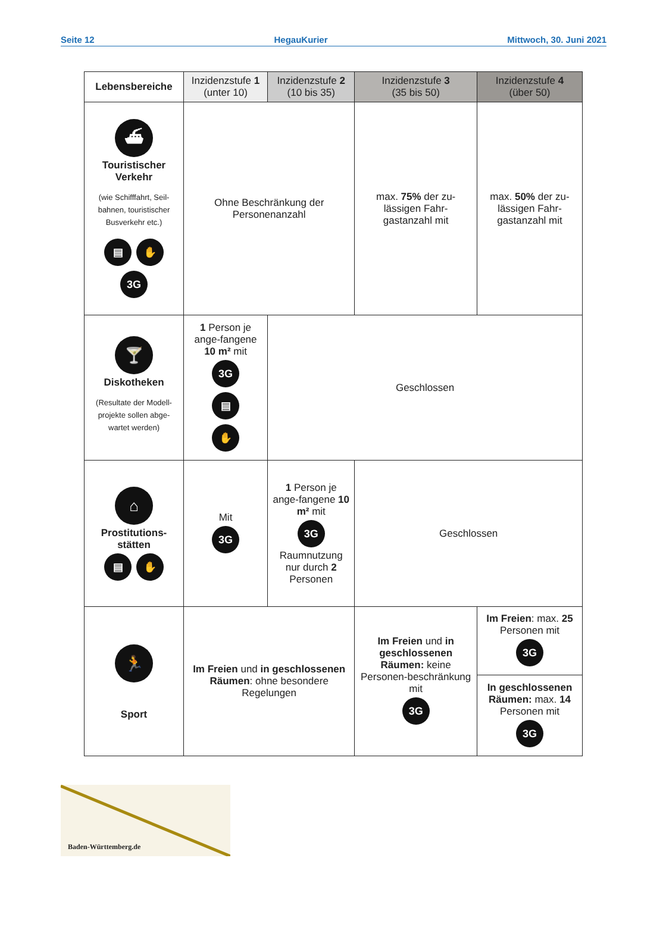Seite 12 HegauKurier Mittwoch, 30. Juni 2021
| Lebensbereiche | Inzidenzstufe 1 (unter 10) | Inzidenzstufe 2 (10 bis 35) | Inzidenzstufe 3 (35 bis 50) | Inzidenzstufe 4 (über 50) |
| --- | --- | --- | --- | --- |
| ⛴ Touristischer Verkehr (wie Schifffahrt, Seil-bahnen, touristischer Busverkehr etc.) ▤ ✋ 3G | Ohne Beschränkung der Personenanzahl | | max. 75% der zu-lässigen Fahr-gastanzahl mit | max. 50% der zu-lässigen Fahr-gastanzahl mit |
| 🍸 Diskotheken (Resultate der Modell-projekte sollen abge-wartet werden) | 1 Person je ange-fangene 10 m² mit 3G ▤ ✋ | Geschlossen | | |
| ⌂ Prostitutions-stätten ▤ ✋ | Mit 3G | 1 Person je ange-fangene 10 m² mit 3G Raumnutzung nur durch 2 Personen | Geschlossen | |
| 🏃 Sport | Im Freien und in geschlossenen Räumen : ohne besondere Regelungen | | Im Freien und in geschlossenen Räumen: keine Personen-beschränkung mit 3G | Im Freien : max. 25 Personen mit 3G |
| | | | | In geschlossenen Räumen: max. 14 Personen mit 3G |
Baden-Württemberg.de